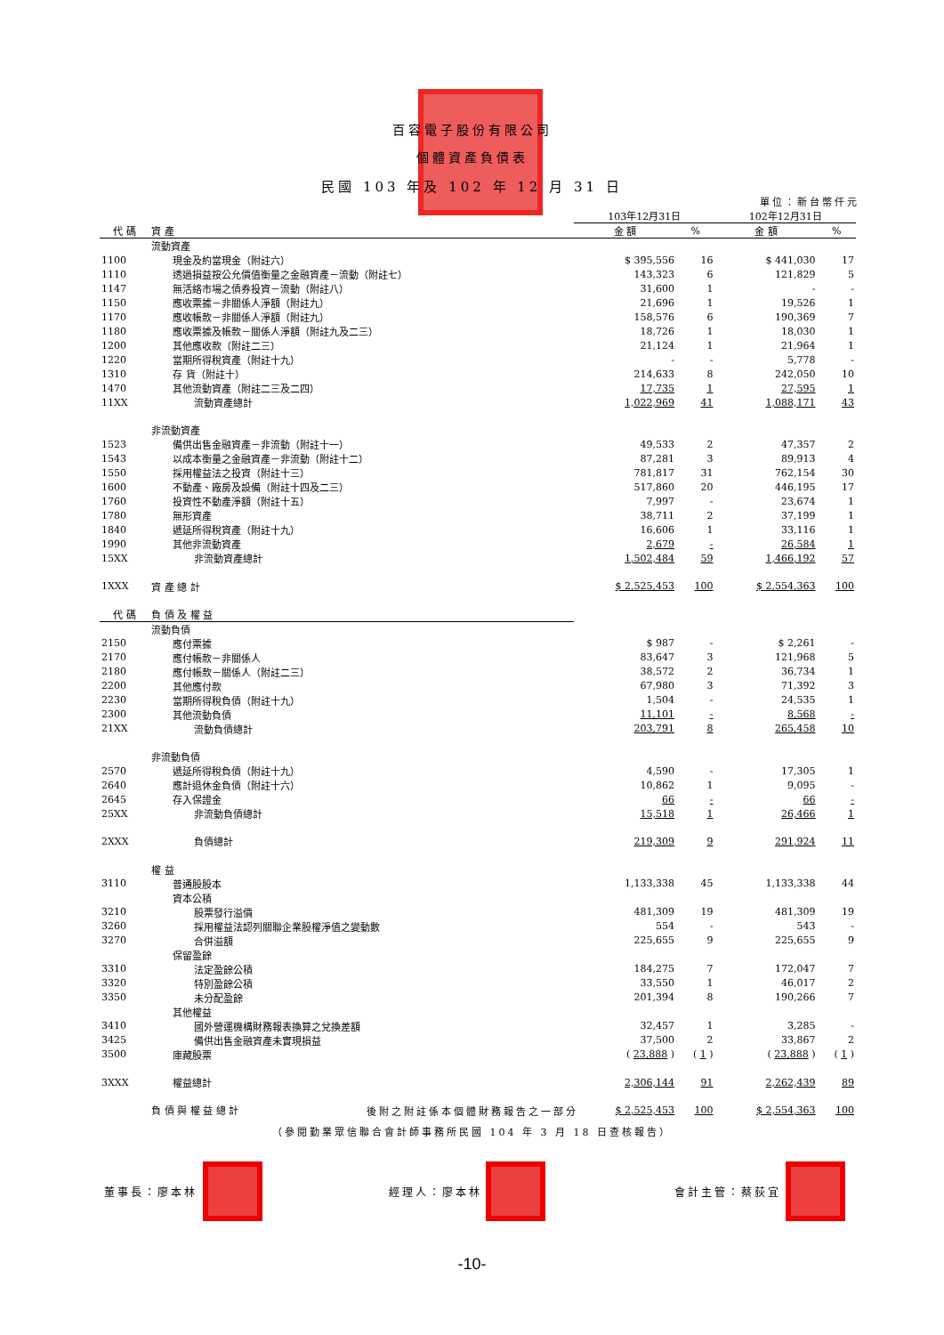百容電子股份有限公司
個體資產負債表
民國 103 年及 102 年 12 月 31 日
單位：新台幣仟元
| | | 103年12月31日 | | 102年12月31日 | |
| 代 碼 | 資 產 | 金 額 | % | 金 額 | % |
| | 流動資產 | | | | |
| 1100 | 現金及約當現金（附註六） | $ 395,556 | 16 | $ 441,030 | 17 |
| 1110 | 透過損益按公允價值衡量之金融資產－流動（附註七） | 143,323 | 6 | 121,829 | 5 |
| 1147 | 無活絡市場之債券投資－流動（附註八） | 31,600 | 1 | - | - |
| 1150 | 應收票據－非關係人淨額（附註九） | 21,696 | 1 | 19,526 | 1 |
| 1170 | 應收帳款－非關係人淨額（附註九） | 158,576 | 6 | 190,369 | 7 |
| 1180 | 應收票據及帳款－關係人淨額（附註九及二三） | 18,726 | 1 | 18,030 | 1 |
| 1200 | 其他應收款（附註二三） | 21,124 | 1 | 21,964 | 1 |
| 1220 | 當期所得稅資產（附註十九） | - | - | 5,778 | - |
| 1310 | 存 貨（附註十） | 214,633 | 8 | 242,050 | 10 |
| 1470 | 其他流動資產（附註二三及二四） | 17,735 | 1 | 27,595 | 1 |
| 11XX | 流動資產總計 | 1,022,969 | 41 | 1,088,171 | 43 |
| | 非流動資產 | | | | |
| 1523 | 備供出售金融資產－非流動（附註十一） | 49,533 | 2 | 47,357 | 2 |
| 1543 | 以成本衡量之金融資產－非流動（附註十二） | 87,281 | 3 | 89,913 | 4 |
| 1550 | 採用權益法之投資（附註十三） | 781,817 | 31 | 762,154 | 30 |
| 1600 | 不動產、廠房及設備（附註十四及二三） | 517,860 | 20 | 446,195 | 17 |
| 1760 | 投資性不動產淨額（附註十五） | 7,997 | - | 23,674 | 1 |
| 1780 | 無形資產 | 38,711 | 2 | 37,199 | 1 |
| 1840 | 遞延所得稅資產（附註十九） | 16,606 | 1 | 33,116 | 1 |
| 1990 | 其他非流動資產 | 2,679 | - | 26,584 | 1 |
| 15XX | 非流動資產總計 | 1,502,484 | 59 | 1,466,192 | 57 |
| 1XXX | 資 產 總 計 | $ 2,525,453 | 100 | $ 2,554,363 | 100 |
| 代 碼 | 負 債 及 權 益 | | | | |
| | 流動負債 | | | | |
| 2150 | 應付票據 | $ 987 | - | $ 2,261 | - |
| 2170 | 應付帳款－非關係人 | 83,647 | 3 | 121,968 | 5 |
| 2180 | 應付帳款－關係人（附註二三） | 38,572 | 2 | 36,734 | 1 |
| 2200 | 其他應付款 | 67,980 | 3 | 71,392 | 3 |
| 2230 | 當期所得稅負債（附註十九） | 1,504 | - | 24,535 | 1 |
| 2300 | 其他流動負債 | 11,101 | - | 8,568 | - |
| 21XX | 流動負債總計 | 203,791 | 8 | 265,458 | 10 |
| | 非流動負債 | | | | |
| 2570 | 遞延所得稅負債（附註十九） | 4,590 | - | 17,305 | 1 |
| 2640 | 應計退休金負債（附註十六） | 10,862 | 1 | 9,095 | - |
| 2645 | 存入保證金 | 66 | - | 66 | - |
| 25XX | 非流動負債總計 | 15,518 | 1 | 26,466 | 1 |
| 2XXX | 負債總計 | 219,309 | 9 | 291,924 | 11 |
| | 權 益 | | | | |
| 3110 | 普通股股本 | 1,133,338 | 45 | 1,133,338 | 44 |
| | 資本公積 | | | | |
| 3210 | 股票發行溢價 | 481,309 | 19 | 481,309 | 19 |
| 3260 | 採用權益法認列關聯企業股權淨值之變動數 | 554 | - | 543 | - |
| 3270 | 合併溢額 | 225,655 | 9 | 225,655 | 9 |
| | 保留盈餘 | | | | |
| 3310 | 法定盈餘公積 | 184,275 | 7 | 172,047 | 7 |
| 3320 | 特別盈餘公積 | 33,550 | 1 | 46,017 | 2 |
| 3350 | 未分配盈餘 | 201,394 | 8 | 190,266 | 7 |
| | 其他權益 | | | | |
| 3410 | 國外營運機構財務報表換算之兌換差額 | 32,457 | 1 | 3,285 | - |
| 3425 | 備供出售金融資產未實現損益 | 37,500 | 2 | 33,867 | 2 |
| 3500 | 庫藏股票 | ( 23,888 ) | ( 1 ) | ( 23,888 ) | ( 1 ) |
| 3XXX | 權益總計 | 2,306,144 | 91 | 2,262,439 | 89 |
| | 負 債 與 權 益 總 計 | $ 2,525,453 | 100 | $ 2,554,363 | 100 |
後附之附註係本個體財務報告之一部分
（參閱勤業眾信聯合會計師事務所民國 104 年 3 月 18 日查核報告）
董事長：廖本林 經理人：廖本林 會計主管：蔡荻宜
-10-